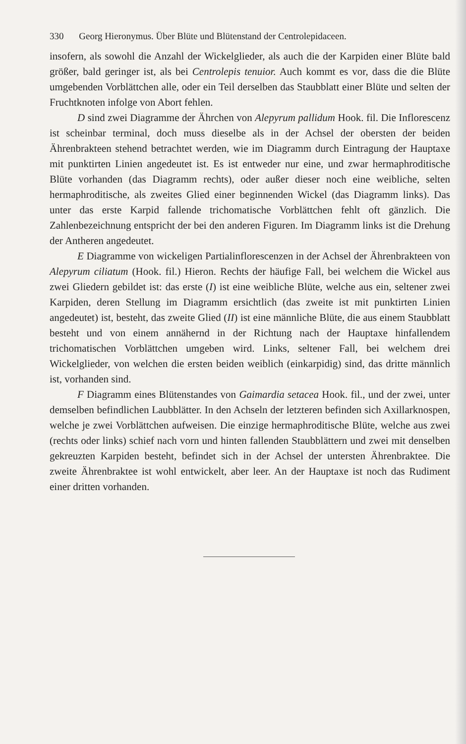330 Georg Hieronymus. Über Blüte und Blütenstand der Centrolepidaceen.
insofern, als sowohl die Anzahl der Wickelglieder, als auch die der Karpiden einer Blüte bald größer, bald geringer ist, als bei Centrolepis tenuior. Auch kommt es vor, dass die die Blüte umgebenden Vorblättchen alle, oder ein Teil derselben das Staubblatt einer Blüte und selten der Fruchtknoten infolge von Abort fehlen.
D sind zwei Diagramme der Ährchen von Alepyrum pallidum Hook. fil. Die Inflorescenz ist scheinbar terminal, doch muss dieselbe als in der Achsel der obersten der beiden Ährenbrakteen stehend betrachtet werden, wie im Diagramm durch Eintragung der Hauptaxe mit punktirten Linien angedeutet ist. Es ist entweder nur eine, und zwar hermaphroditische Blüte vorhanden (das Diagramm rechts), oder außer dieser noch eine weibliche, selten hermaphroditische, als zweites Glied einer beginnenden Wickel (das Diagramm links). Das unter das erste Karpid fallende trichomatische Vorblättchen fehlt oft gänzlich. Die Zahlenbezeichnung entspricht der bei den anderen Figuren. Im Diagramm links ist die Drehung der Antheren angedeutet.
E Diagramme von wickeligen Partialinflorescenzen in der Achsel der Ährenbrakteen von Alepyrum ciliatum (Hook. fil.) Hieron. Rechts der häufige Fall, bei welchem die Wickel aus zwei Gliedern gebildet ist: das erste (I) ist eine weibliche Blüte, welche aus ein, seltener zwei Karpiden, deren Stellung im Diagramm ersichtlich (das zweite ist mit punktirten Linien angedeutet) ist, besteht, das zweite Glied (II) ist eine männliche Blüte, die aus einem Staubblatt besteht und von einem annähernd in der Richtung nach der Hauptaxe hinfallendem trichomatischen Vorblättchen umgeben wird. Links, seltener Fall, bei welchem drei Wickelglieder, von welchen die ersten beiden weiblich (einkarpidig) sind, das dritte männlich ist, vorhanden sind.
F Diagramm eines Blütenstandes von Gaimardia setacea Hook. fil., und der zwei, unter demselben befindlichen Laubblätter. In den Achseln der letzteren befinden sich Axillarknospen, welche je zwei Vorblättchen aufweisen. Die einzige hermaphroditische Blüte, welche aus zwei (rechts oder links) schief nach vorn und hinten fallenden Staubblättern und zwei mit denselben gekreuzten Karpiden besteht, befindet sich in der Achsel der untersten Ährenbraktee. Die zweite Ährenbraktee ist wohl entwickelt, aber leer. An der Hauptaxe ist noch das Rudiment einer dritten vorhanden.